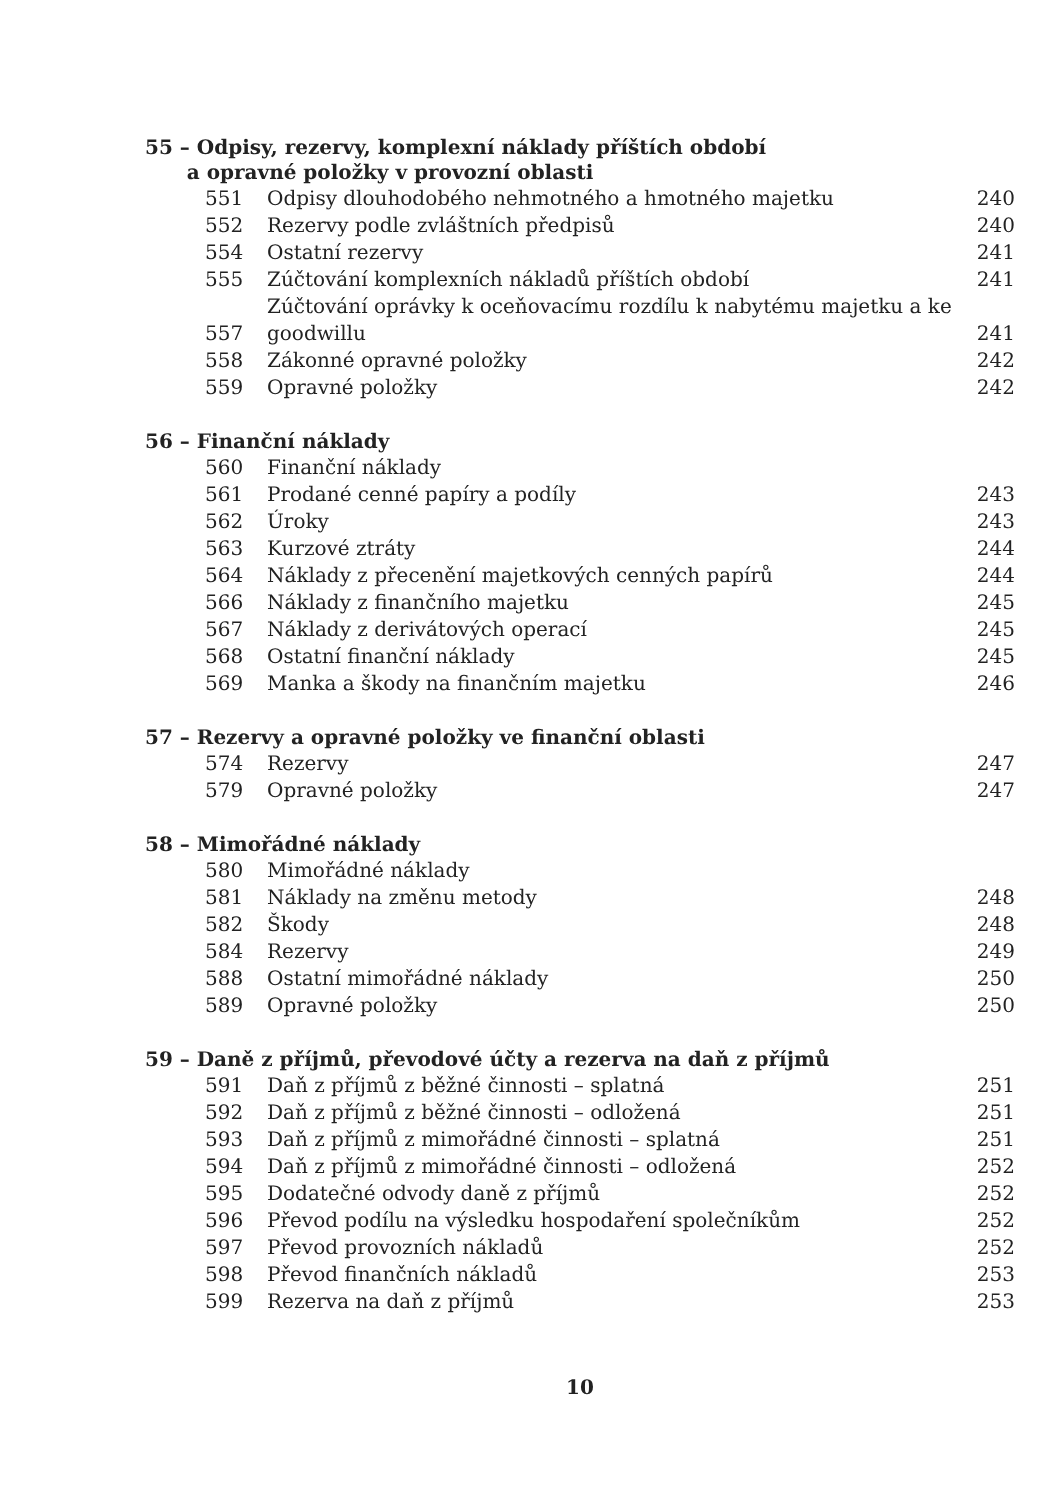55 – Odpisy, rezervy, komplexní náklady příštích období
a opravné položky v provozní oblasti
| 551 | Odpisy dlouhodobého nehmotného a hmotného majetku | 240 |
| 552 | Rezervy podle zvláštních předpisů | 240 |
| 554 | Ostatní rezervy | 241 |
| 555 | Zúčtování komplexních nákladů příštích období | 241 |
| 557 | Zúčtování oprávky k oceňovacímu rozdílu k nabytému majetku a ke goodwillu | 241 |
| 558 | Zákonné opravné položky | 242 |
| 559 | Opravné položky | 242 |
56 – Finanční náklady
| 560 | Finanční náklady | |
| 561 | Prodané cenné papíry a podíly | 243 |
| 562 | Úroky | 243 |
| 563 | Kurzové ztráty | 244 |
| 564 | Náklady z přecenění majetkových cenných papírů | 244 |
| 566 | Náklady z finančního majetku | 245 |
| 567 | Náklady z derivátových operací | 245 |
| 568 | Ostatní finanční náklady | 245 |
| 569 | Manka a škody na finančním majetku | 246 |
57 – Rezervy a opravné položky ve finanční oblasti
| 574 | Rezervy | 247 |
| 579 | Opravné položky | 247 |
58 – Mimořádné náklady
| 580 | Mimořádné náklady | |
| 581 | Náklady na změnu metody | 248 |
| 582 | Škody | 248 |
| 584 | Rezervy | 249 |
| 588 | Ostatní mimořádné náklady | 250 |
| 589 | Opravné položky | 250 |
59 – Daně z příjmů, převodové účty a rezerva na daň z příjmů
| 591 | Daň z příjmů z běžné činnosti – splatná | 251 |
| 592 | Daň z příjmů z běžné činnosti – odložená | 251 |
| 593 | Daň z příjmů z mimořádné činnosti – splatná | 251 |
| 594 | Daň z příjmů z mimořádné činnosti – odložená | 252 |
| 595 | Dodatečné odvody daně z příjmů | 252 |
| 596 | Převod podílu na výsledku hospodaření společníkům | 252 |
| 597 | Převod provozních nákladů | 252 |
| 598 | Převod finančních nákladů | 253 |
| 599 | Rezerva na daň z příjmů | 253 |
10